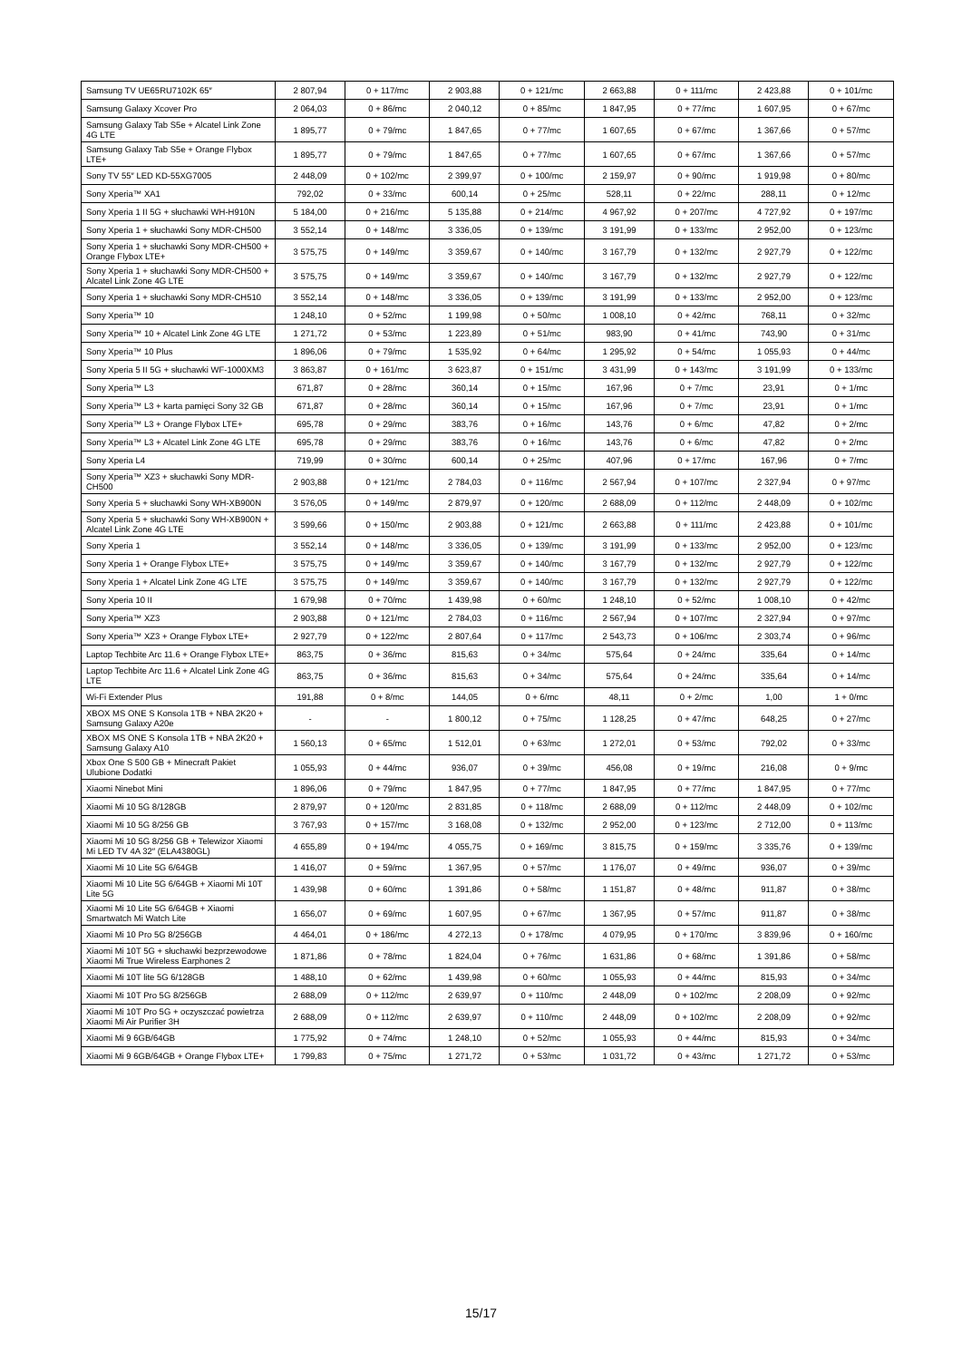| Samsung TV UE65RU7102K 65″ | 2 807,94 | 0 + 117/mc | 2 903,88 | 0 + 121/mc | 2 663,88 | 0 + 111/mc | 2 423,88 | 0 + 101/mc |
| Samsung Galaxy Xcover Pro | 2 064,03 | 0 + 86/mc | 2 040,12 | 0 + 85/mc | 1 847,95 | 0 + 77/mc | 1 607,95 | 0 + 67/mc |
| Samsung Galaxy Tab S5e + Alcatel Link Zone 4G LTE | 1 895,77 | 0 + 79/mc | 1 847,65 | 0 + 77/mc | 1 607,65 | 0 + 67/mc | 1 367,66 | 0 + 57/mc |
| Samsung Galaxy Tab S5e + Orange Flybox LTE+ | 1 895,77 | 0 + 79/mc | 1 847,65 | 0 + 77/mc | 1 607,65 | 0 + 67/mc | 1 367,66 | 0 + 57/mc |
| Sony TV 55″ LED KD-55XG7005 | 2 448,09 | 0 + 102/mc | 2 399,97 | 0 + 100/mc | 2 159,97 | 0 + 90/mc | 1 919,98 | 0 + 80/mc |
| Sony Xperia™ XA1 | 792,02 | 0 + 33/mc | 600,14 | 0 + 25/mc | 528,11 | 0 + 22/mc | 288,11 | 0 + 12/mc |
| Sony Xperia 1 II 5G + słuchawki WH-H910N | 5 184,00 | 0 + 216/mc | 5 135,88 | 0 + 214/mc | 4 967,92 | 0 + 207/mc | 4 727,92 | 0 + 197/mc |
| Sony Xperia 1 + słuchawki Sony MDR-CH500 | 3 552,14 | 0 + 148/mc | 3 336,05 | 0 + 139/mc | 3 191,99 | 0 + 133/mc | 2 952,00 | 0 + 123/mc |
| Sony Xperia 1 + słuchawki Sony MDR-CH500 + Orange Flybox LTE+ | 3 575,75 | 0 + 149/mc | 3 359,67 | 0 + 140/mc | 3 167,79 | 0 + 132/mc | 2 927,79 | 0 + 122/mc |
| Sony Xperia 1 + słuchawki Sony MDR-CH500 + Alcatel Link Zone 4G LTE | 3 575,75 | 0 + 149/mc | 3 359,67 | 0 + 140/mc | 3 167,79 | 0 + 132/mc | 2 927,79 | 0 + 122/mc |
| Sony Xperia 1 + słuchawki Sony MDR-CH510 | 3 552,14 | 0 + 148/mc | 3 336,05 | 0 + 139/mc | 3 191,99 | 0 + 133/mc | 2 952,00 | 0 + 123/mc |
| Sony Xperia™ 10 | 1 248,10 | 0 + 52/mc | 1 199,98 | 0 + 50/mc | 1 008,10 | 0 + 42/mc | 768,11 | 0 + 32/mc |
| Sony Xperia™ 10 + Alcatel Link Zone 4G LTE | 1 271,72 | 0 + 53/mc | 1 223,89 | 0 + 51/mc | 983,90 | 0 + 41/mc | 743,90 | 0 + 31/mc |
| Sony Xperia™ 10 Plus | 1 896,06 | 0 + 79/mc | 1 535,92 | 0 + 64/mc | 1 295,92 | 0 + 54/mc | 1 055,93 | 0 + 44/mc |
| Sony Xperia 5 II 5G + słuchawki WF-1000XM3 | 3 863,87 | 0 + 161/mc | 3 623,87 | 0 + 151/mc | 3 431,99 | 0 + 143/mc | 3 191,99 | 0 + 133/mc |
| Sony Xperia™ L3 | 671,87 | 0 + 28/mc | 360,14 | 0 + 15/mc | 167,96 | 0 + 7/mc | 23,91 | 0 + 1/mc |
| Sony Xperia™ L3 + karta pamięci Sony 32 GB | 671,87 | 0 + 28/mc | 360,14 | 0 + 15/mc | 167,96 | 0 + 7/mc | 23,91 | 0 + 1/mc |
| Sony Xperia™ L3 + Orange Flybox LTE+ | 695,78 | 0 + 29/mc | 383,76 | 0 + 16/mc | 143,76 | 0 + 6/mc | 47,82 | 0 + 2/mc |
| Sony Xperia™ L3 + Alcatel Link Zone 4G LTE | 695,78 | 0 + 29/mc | 383,76 | 0 + 16/mc | 143,76 | 0 + 6/mc | 47,82 | 0 + 2/mc |
| Sony Xperia L4 | 719,99 | 0 + 30/mc | 600,14 | 0 + 25/mc | 407,96 | 0 + 17/mc | 167,96 | 0 + 7/mc |
| Sony Xperia™ XZ3 + słuchawki Sony MDR-CH500 | 2 903,88 | 0 + 121/mc | 2 784,03 | 0 + 116/mc | 2 567,94 | 0 + 107/mc | 2 327,94 | 0 + 97/mc |
| Sony Xperia 5 + słuchawki Sony WH-XB900N | 3 576,05 | 0 + 149/mc | 2 879,97 | 0 + 120/mc | 2 688,09 | 0 + 112/mc | 2 448,09 | 0 + 102/mc |
| Sony Xperia 5 + słuchawki Sony WH-XB900N + Alcatel Link Zone 4G LTE | 3 599,66 | 0 + 150/mc | 2 903,88 | 0 + 121/mc | 2 663,88 | 0 + 111/mc | 2 423,88 | 0 + 101/mc |
| Sony Xperia 1 | 3 552,14 | 0 + 148/mc | 3 336,05 | 0 + 139/mc | 3 191,99 | 0 + 133/mc | 2 952,00 | 0 + 123/mc |
| Sony Xperia 1 + Orange Flybox LTE+ | 3 575,75 | 0 + 149/mc | 3 359,67 | 0 + 140/mc | 3 167,79 | 0 + 132/mc | 2 927,79 | 0 + 122/mc |
| Sony Xperia 1 + Alcatel Link Zone 4G LTE | 3 575,75 | 0 + 149/mc | 3 359,67 | 0 + 140/mc | 3 167,79 | 0 + 132/mc | 2 927,79 | 0 + 122/mc |
| Sony Xperia 10 II | 1 679,98 | 0 + 70/mc | 1 439,98 | 0 + 60/mc | 1 248,10 | 0 + 52/mc | 1 008,10 | 0 + 42/mc |
| Sony Xperia™ XZ3 | 2 903,88 | 0 + 121/mc | 2 784,03 | 0 + 116/mc | 2 567,94 | 0 + 107/mc | 2 327,94 | 0 + 97/mc |
| Sony Xperia™ XZ3 + Orange Flybox LTE+ | 2 927,79 | 0 + 122/mc | 2 807,64 | 0 + 117/mc | 2 543,73 | 0 + 106/mc | 2 303,74 | 0 + 96/mc |
| Laptop Techbite Arc 11.6 + Orange Flybox LTE+ | 863,75 | 0 + 36/mc | 815,63 | 0 + 34/mc | 575,64 | 0 + 24/mc | 335,64 | 0 + 14/mc |
| Laptop Techbite Arc 11.6 + Alcatel Link Zone 4G LTE | 863,75 | 0 + 36/mc | 815,63 | 0 + 34/mc | 575,64 | 0 + 24/mc | 335,64 | 0 + 14/mc |
| Wi-Fi Extender Plus | 191,88 | 0 + 8/mc | 144,05 | 0 + 6/mc | 48,11 | 0 + 2/mc | 1,00 | 1 + 0/mc |
| XBOX MS ONE S Konsola 1TB + NBA 2K20 + Samsung Galaxy A20e | - | - | 1 800,12 | 0 + 75/mc | 1 128,25 | 0 + 47/mc | 648,25 | 0 + 27/mc |
| XBOX MS ONE S Konsola 1TB + NBA 2K20 + Samsung Galaxy A10 | 1 560,13 | 0 + 65/mc | 1 512,01 | 0 + 63/mc | 1 272,01 | 0 + 53/mc | 792,02 | 0 + 33/mc |
| Xbox One S 500 GB + Minecraft Pakiet Ulubione Dodatki | 1 055,93 | 0 + 44/mc | 936,07 | 0 + 39/mc | 456,08 | 0 + 19/mc | 216,08 | 0 + 9/mc |
| Xiaomi Ninebot Mini | 1 896,06 | 0 + 79/mc | 1 847,95 | 0 + 77/mc | 1 847,95 | 0 + 77/mc | 1 847,95 | 0 + 77/mc |
| Xiaomi Mi 10 5G 8/128GB | 2 879,97 | 0 + 120/mc | 2 831,85 | 0 + 118/mc | 2 688,09 | 0 + 112/mc | 2 448,09 | 0 + 102/mc |
| Xiaomi Mi 10 5G 8/256 GB | 3 767,93 | 0 + 157/mc | 3 168,08 | 0 + 132/mc | 2 952,00 | 0 + 123/mc | 2 712,00 | 0 + 113/mc |
| Xiaomi Mi 10 5G 8/256 GB + Telewizor Xiaomi Mi LED TV 4A 32″ (ELA4380GL) | 4 655,89 | 0 + 194/mc | 4 055,75 | 0 + 169/mc | 3 815,75 | 0 + 159/mc | 3 335,76 | 0 + 139/mc |
| Xiaomi Mi 10 Lite 5G 6/64GB | 1 416,07 | 0 + 59/mc | 1 367,95 | 0 + 57/mc | 1 176,07 | 0 + 49/mc | 936,07 | 0 + 39/mc |
| Xiaomi Mi 10 Lite 5G 6/64GB + Xiaomi Mi 10T Lite 5G | 1 439,98 | 0 + 60/mc | 1 391,86 | 0 + 58/mc | 1 151,87 | 0 + 48/mc | 911,87 | 0 + 38/mc |
| Xiaomi Mi 10 Lite 5G 6/64GB + Xiaomi Smartwatch Mi Watch Lite | 1 656,07 | 0 + 69/mc | 1 607,95 | 0 + 67/mc | 1 367,95 | 0 + 57/mc | 911,87 | 0 + 38/mc |
| Xiaomi Mi 10 Pro 5G 8/256GB | 4 464,01 | 0 + 186/mc | 4 272,13 | 0 + 178/mc | 4 079,95 | 0 + 170/mc | 3 839,96 | 0 + 160/mc |
| Xiaomi Mi 10T 5G + słuchawki bezprzewodowe Xiaomi Mi True Wireless Earphones 2 | 1 871,86 | 0 + 78/mc | 1 824,04 | 0 + 76/mc | 1 631,86 | 0 + 68/mc | 1 391,86 | 0 + 58/mc |
| Xiaomi Mi 10T lite 5G 6/128GB | 1 488,10 | 0 + 62/mc | 1 439,98 | 0 + 60/mc | 1 055,93 | 0 + 44/mc | 815,93 | 0 + 34/mc |
| Xiaomi Mi 10T Pro 5G 8/256GB | 2 688,09 | 0 + 112/mc | 2 639,97 | 0 + 110/mc | 2 448,09 | 0 + 102/mc | 2 208,09 | 0 + 92/mc |
| Xiaomi Mi 10T Pro 5G + oczyszczać powietrza Xiaomi Mi Air Purifier 3H | 2 688,09 | 0 + 112/mc | 2 639,97 | 0 + 110/mc | 2 448,09 | 0 + 102/mc | 2 208,09 | 0 + 92/mc |
| Xiaomi Mi 9 6GB/64GB | 1 775,92 | 0 + 74/mc | 1 248,10 | 0 + 52/mc | 1 055,93 | 0 + 44/mc | 815,93 | 0 + 34/mc |
| Xiaomi Mi 9 6GB/64GB + Orange Flybox LTE+ | 1 799,83 | 0 + 75/mc | 1 271,72 | 0 + 53/mc | 1 031,72 | 0 + 43/mc | 1 271,72 | 0 + 53/mc |
15/17